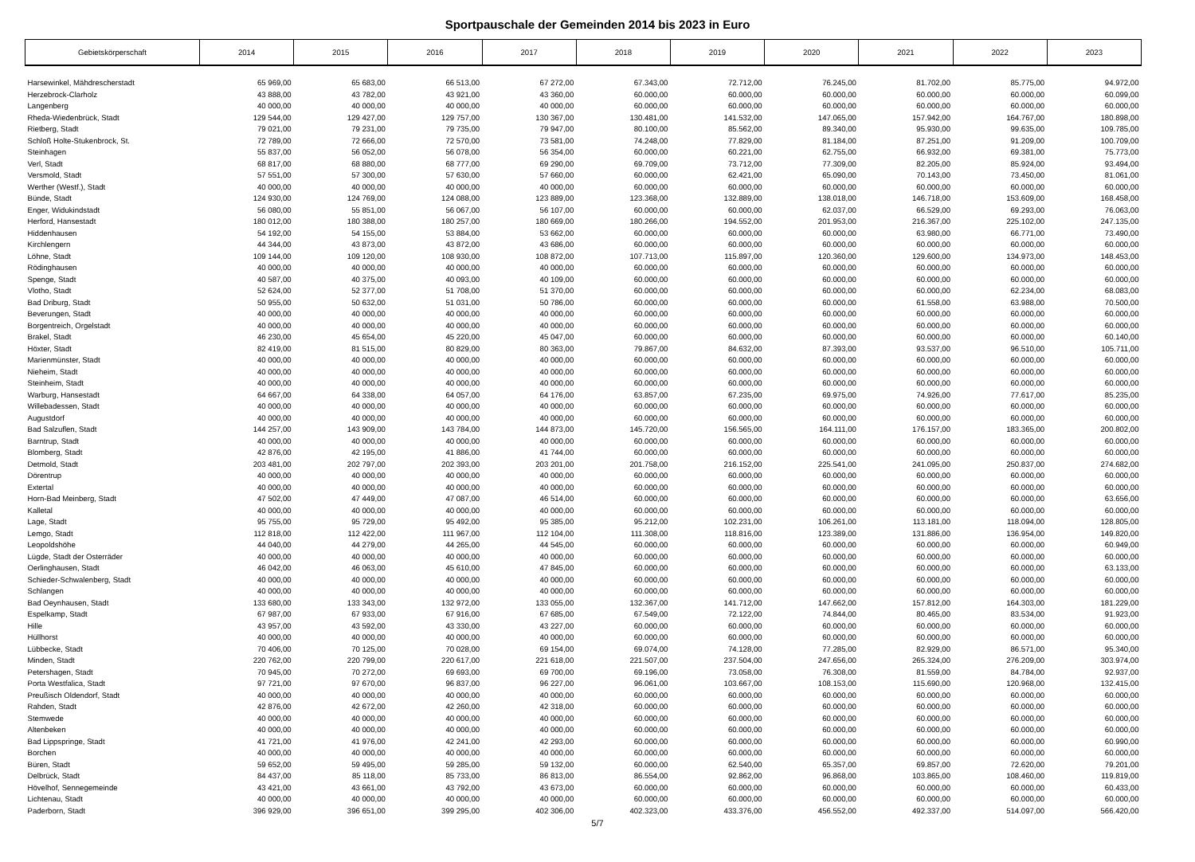Sportpauschale der Gemeinden 2014 bis 2023 in Euro
| Gebietskörperschaft | 2014 | 2015 | 2016 | 2017 | 2018 | 2019 | 2020 | 2021 | 2022 | 2023 |
| --- | --- | --- | --- | --- | --- | --- | --- | --- | --- | --- |
| Harsewinkel, Mähdrescherstadt | 65 969,00 | 65 683,00 | 66 513,00 | 67 272,00 | 67.343,00 | 72.712,00 | 76.245,00 | 81.702,00 | 85.775,00 | 94.972,00 |
| Herzebrock-Clarholz | 43 888,00 | 43 782,00 | 43 921,00 | 43 360,00 | 60.000,00 | 60.000,00 | 60.000,00 | 60.000,00 | 60.000,00 | 60.099,00 |
| Langenberg | 40 000,00 | 40 000,00 | 40 000,00 | 40 000,00 | 60.000,00 | 60.000,00 | 60.000,00 | 60.000,00 | 60.000,00 | 60.000,00 |
| Rheda-Wiedenbrück, Stadt | 129 544,00 | 129 427,00 | 129 757,00 | 130 367,00 | 130.481,00 | 141.532,00 | 147.065,00 | 157.942,00 | 164.767,00 | 180.898,00 |
| Rietberg, Stadt | 79 021,00 | 79 231,00 | 79 735,00 | 79 947,00 | 80.100,00 | 85.562,00 | 89.340,00 | 95.930,00 | 99.635,00 | 109.785,00 |
| Schloß Holte-Stukenbrock, St. | 72 789,00 | 72 666,00 | 72 570,00 | 73 581,00 | 74.248,00 | 77.829,00 | 81.184,00 | 87.251,00 | 91.209,00 | 100.709,00 |
| Steinhagen | 55 837,00 | 56 052,00 | 56 078,00 | 56 354,00 | 60.000,00 | 60.221,00 | 62.755,00 | 66.932,00 | 69.381,00 | 75.773,00 |
| Verl, Stadt | 68 817,00 | 68 880,00 | 68 777,00 | 69 290,00 | 69.709,00 | 73.712,00 | 77.309,00 | 82.205,00 | 85.924,00 | 93.494,00 |
| Versmold, Stadt | 57 551,00 | 57 300,00 | 57 630,00 | 57 660,00 | 60.000,00 | 62.421,00 | 65.090,00 | 70.143,00 | 73.450,00 | 81.061,00 |
| Werther (Westf.), Stadt | 40 000,00 | 40 000,00 | 40 000,00 | 40 000,00 | 60.000,00 | 60.000,00 | 60.000,00 | 60.000,00 | 60.000,00 | 60.000,00 |
| Bünde, Stadt | 124 930,00 | 124 769,00 | 124 088,00 | 123 889,00 | 123.368,00 | 132.889,00 | 138.018,00 | 146.718,00 | 153.609,00 | 168.458,00 |
| Enger, Widukindstadt | 56 080,00 | 55 851,00 | 56 067,00 | 56 107,00 | 60.000,00 | 60.000,00 | 62.037,00 | 66.529,00 | 69.293,00 | 76.063,00 |
| Herford, Hansestadt | 180 012,00 | 180 388,00 | 180 257,00 | 180 669,00 | 180.266,00 | 194.552,00 | 201.953,00 | 216.367,00 | 225.102,00 | 247.135,00 |
| Hiddenhausen | 54 192,00 | 54 155,00 | 53 884,00 | 53 662,00 | 60.000,00 | 60.000,00 | 60.000,00 | 63.980,00 | 66.771,00 | 73.490,00 |
| Kirchlengern | 44 344,00 | 43 873,00 | 43 872,00 | 43 686,00 | 60.000,00 | 60.000,00 | 60.000,00 | 60.000,00 | 60.000,00 | 60.000,00 |
| Löhne, Stadt | 109 144,00 | 109 120,00 | 108 930,00 | 108 872,00 | 107.713,00 | 115.897,00 | 120.360,00 | 129.600,00 | 134.973,00 | 148.453,00 |
| Rödinghausen | 40 000,00 | 40 000,00 | 40 000,00 | 40 000,00 | 60.000,00 | 60.000,00 | 60.000,00 | 60.000,00 | 60.000,00 | 60.000,00 |
| Spenge, Stadt | 40 587,00 | 40 375,00 | 40 093,00 | 40 109,00 | 60.000,00 | 60.000,00 | 60.000,00 | 60.000,00 | 60.000,00 | 60.000,00 |
| Vlotho, Stadt | 52 624,00 | 52 377,00 | 51 708,00 | 51 370,00 | 60.000,00 | 60.000,00 | 60.000,00 | 60.000,00 | 62.234,00 | 68.083,00 |
| Bad Driburg, Stadt | 50 955,00 | 50 632,00 | 51 031,00 | 50 786,00 | 60.000,00 | 60.000,00 | 60.000,00 | 61.558,00 | 63.988,00 | 70.500,00 |
| Beverungen, Stadt | 40 000,00 | 40 000,00 | 40 000,00 | 40 000,00 | 60.000,00 | 60.000,00 | 60.000,00 | 60.000,00 | 60.000,00 | 60.000,00 |
| Borgentreich, Orgelstadt | 40 000,00 | 40 000,00 | 40 000,00 | 40 000,00 | 60.000,00 | 60.000,00 | 60.000,00 | 60.000,00 | 60.000,00 | 60.000,00 |
| Brakel, Stadt | 46 230,00 | 45 654,00 | 45 220,00 | 45 047,00 | 60.000,00 | 60.000,00 | 60.000,00 | 60.000,00 | 60.000,00 | 60.140,00 |
| Höxter, Stadt | 82 419,00 | 81 515,00 | 80 829,00 | 80 363,00 | 79.867,00 | 84.632,00 | 87.393,00 | 93.537,00 | 96.510,00 | 105.711,00 |
| Marienmünster, Stadt | 40 000,00 | 40 000,00 | 40 000,00 | 40 000,00 | 60.000,00 | 60.000,00 | 60.000,00 | 60.000,00 | 60.000,00 | 60.000,00 |
| Nieheim, Stadt | 40 000,00 | 40 000,00 | 40 000,00 | 40 000,00 | 60.000,00 | 60.000,00 | 60.000,00 | 60.000,00 | 60.000,00 | 60.000,00 |
| Steinheim, Stadt | 40 000,00 | 40 000,00 | 40 000,00 | 40 000,00 | 60.000,00 | 60.000,00 | 60.000,00 | 60.000,00 | 60.000,00 | 60.000,00 |
| Warburg, Hansestadt | 64 667,00 | 64 338,00 | 64 057,00 | 64 176,00 | 63.857,00 | 67.235,00 | 69.975,00 | 74.926,00 | 77.617,00 | 85.235,00 |
| Willebadessen, Stadt | 40 000,00 | 40 000,00 | 40 000,00 | 40 000,00 | 60.000,00 | 60.000,00 | 60.000,00 | 60.000,00 | 60.000,00 | 60.000,00 |
| Augustdorf | 40 000,00 | 40 000,00 | 40 000,00 | 40 000,00 | 60.000,00 | 60.000,00 | 60.000,00 | 60.000,00 | 60.000,00 | 60.000,00 |
| Bad Salzuflen, Stadt | 144 257,00 | 143 909,00 | 143 784,00 | 144 873,00 | 145.720,00 | 156.565,00 | 164.111,00 | 176.157,00 | 183.365,00 | 200.802,00 |
| Barntrup, Stadt | 40 000,00 | 40 000,00 | 40 000,00 | 40 000,00 | 60.000,00 | 60.000,00 | 60.000,00 | 60.000,00 | 60.000,00 | 60.000,00 |
| Blomberg, Stadt | 42 876,00 | 42 195,00 | 41 886,00 | 41 744,00 | 60.000,00 | 60.000,00 | 60.000,00 | 60.000,00 | 60.000,00 | 60.000,00 |
| Detmold, Stadt | 203 481,00 | 202 797,00 | 202 393,00 | 203 201,00 | 201.758,00 | 216.152,00 | 225.541,00 | 241.095,00 | 250.837,00 | 274.682,00 |
| Dörentrup | 40 000,00 | 40 000,00 | 40 000,00 | 40 000,00 | 60.000,00 | 60.000,00 | 60.000,00 | 60.000,00 | 60.000,00 | 60.000,00 |
| Extertal | 40 000,00 | 40 000,00 | 40 000,00 | 40 000,00 | 60.000,00 | 60.000,00 | 60.000,00 | 60.000,00 | 60.000,00 | 60.000,00 |
| Horn-Bad Meinberg, Stadt | 47 502,00 | 47 449,00 | 47 087,00 | 46 514,00 | 60.000,00 | 60.000,00 | 60.000,00 | 60.000,00 | 60.000,00 | 63.656,00 |
| Kalletal | 40 000,00 | 40 000,00 | 40 000,00 | 40 000,00 | 60.000,00 | 60.000,00 | 60.000,00 | 60.000,00 | 60.000,00 | 60.000,00 |
| Lage, Stadt | 95 755,00 | 95 729,00 | 95 492,00 | 95 385,00 | 95.212,00 | 102.231,00 | 106.261,00 | 113.181,00 | 118.094,00 | 128.805,00 |
| Lemgo, Stadt | 112 818,00 | 112 422,00 | 111 967,00 | 112 104,00 | 111.308,00 | 118.816,00 | 123.389,00 | 131.886,00 | 136.954,00 | 149.820,00 |
| Leopoldshöhe | 44 040,00 | 44 279,00 | 44 265,00 | 44 545,00 | 60.000,00 | 60.000,00 | 60.000,00 | 60.000,00 | 60.000,00 | 60.949,00 |
| Lügde, Stadt der Osterräder | 40 000,00 | 40 000,00 | 40 000,00 | 40 000,00 | 60.000,00 | 60.000,00 | 60.000,00 | 60.000,00 | 60.000,00 | 60.000,00 |
| Oerlinghausen, Stadt | 46 042,00 | 46 063,00 | 45 610,00 | 47 845,00 | 60.000,00 | 60.000,00 | 60.000,00 | 60.000,00 | 60.000,00 | 63.133,00 |
| Schieder-Schwalenberg, Stadt | 40 000,00 | 40 000,00 | 40 000,00 | 40 000,00 | 60.000,00 | 60.000,00 | 60.000,00 | 60.000,00 | 60.000,00 | 60.000,00 |
| Schlangen | 40 000,00 | 40 000,00 | 40 000,00 | 40 000,00 | 60.000,00 | 60.000,00 | 60.000,00 | 60.000,00 | 60.000,00 | 60.000,00 |
| Bad Oeynhausen, Stadt | 133 680,00 | 133 343,00 | 132 972,00 | 133 055,00 | 132.367,00 | 141.712,00 | 147.662,00 | 157.812,00 | 164.303,00 | 181.229,00 |
| Espelkamp, Stadt | 67 987,00 | 67 933,00 | 67 916,00 | 67 685,00 | 67.549,00 | 72.122,00 | 74.844,00 | 80.465,00 | 83.534,00 | 91.923,00 |
| Hille | 43 957,00 | 43 592,00 | 43 330,00 | 43 227,00 | 60.000,00 | 60.000,00 | 60.000,00 | 60.000,00 | 60.000,00 | 60.000,00 |
| Hüllhorst | 40 000,00 | 40 000,00 | 40 000,00 | 40 000,00 | 60.000,00 | 60.000,00 | 60.000,00 | 60.000,00 | 60.000,00 | 60.000,00 |
| Lübbecke, Stadt | 70 406,00 | 70 125,00 | 70 028,00 | 69 154,00 | 69.074,00 | 74.128,00 | 77.285,00 | 82.929,00 | 86.571,00 | 95.340,00 |
| Minden, Stadt | 220 762,00 | 220 799,00 | 220 617,00 | 221 618,00 | 221.507,00 | 237.504,00 | 247.656,00 | 265.324,00 | 276.209,00 | 303.974,00 |
| Petershagen, Stadt | 70 945,00 | 70 272,00 | 69 693,00 | 69 700,00 | 69.196,00 | 73.058,00 | 76.308,00 | 81.559,00 | 84.784,00 | 92.937,00 |
| Porta Westfalica, Stadt | 97 721,00 | 97 670,00 | 96 837,00 | 96 227,00 | 96.061,00 | 103.667,00 | 108.153,00 | 115.690,00 | 120.968,00 | 132.415,00 |
| Preußisch Oldendorf, Stadt | 40 000,00 | 40 000,00 | 40 000,00 | 40 000,00 | 60.000,00 | 60.000,00 | 60.000,00 | 60.000,00 | 60.000,00 | 60.000,00 |
| Rahden, Stadt | 42 876,00 | 42 672,00 | 42 260,00 | 42 318,00 | 60.000,00 | 60.000,00 | 60.000,00 | 60.000,00 | 60.000,00 | 60.000,00 |
| Stemwede | 40 000,00 | 40 000,00 | 40 000,00 | 40 000,00 | 60.000,00 | 60.000,00 | 60.000,00 | 60.000,00 | 60.000,00 | 60.000,00 |
| Altenbeken | 40 000,00 | 40 000,00 | 40 000,00 | 40 000,00 | 60.000,00 | 60.000,00 | 60.000,00 | 60.000,00 | 60.000,00 | 60.000,00 |
| Bad Lippspringe, Stadt | 41 721,00 | 41 976,00 | 42 241,00 | 42 293,00 | 60.000,00 | 60.000,00 | 60.000,00 | 60.000,00 | 60.000,00 | 60.990,00 |
| Borchen | 40 000,00 | 40 000,00 | 40 000,00 | 40 000,00 | 60.000,00 | 60.000,00 | 60.000,00 | 60.000,00 | 60.000,00 | 60.000,00 |
| Büren, Stadt | 59 652,00 | 59 495,00 | 59 285,00 | 59 132,00 | 60.000,00 | 62.540,00 | 65.357,00 | 69.857,00 | 72.620,00 | 79.201,00 |
| Delbrück, Stadt | 84 437,00 | 85 118,00 | 85 733,00 | 86 813,00 | 86.554,00 | 92.862,00 | 96.868,00 | 103.865,00 | 108.460,00 | 119.819,00 |
| Hövelhof, Sennegemeinde | 43 421,00 | 43 661,00 | 43 792,00 | 43 673,00 | 60.000,00 | 60.000,00 | 60.000,00 | 60.000,00 | 60.000,00 | 60.433,00 |
| Lichtenau, Stadt | 40 000,00 | 40 000,00 | 40 000,00 | 40 000,00 | 60.000,00 | 60.000,00 | 60.000,00 | 60.000,00 | 60.000,00 | 60.000,00 |
| Paderborn, Stadt | 396 929,00 | 396 651,00 | 399 295,00 | 402 306,00 | 402.323,00 | 433.376,00 | 456.552,00 | 492.337,00 | 514.097,00 | 566.420,00 |
5/7